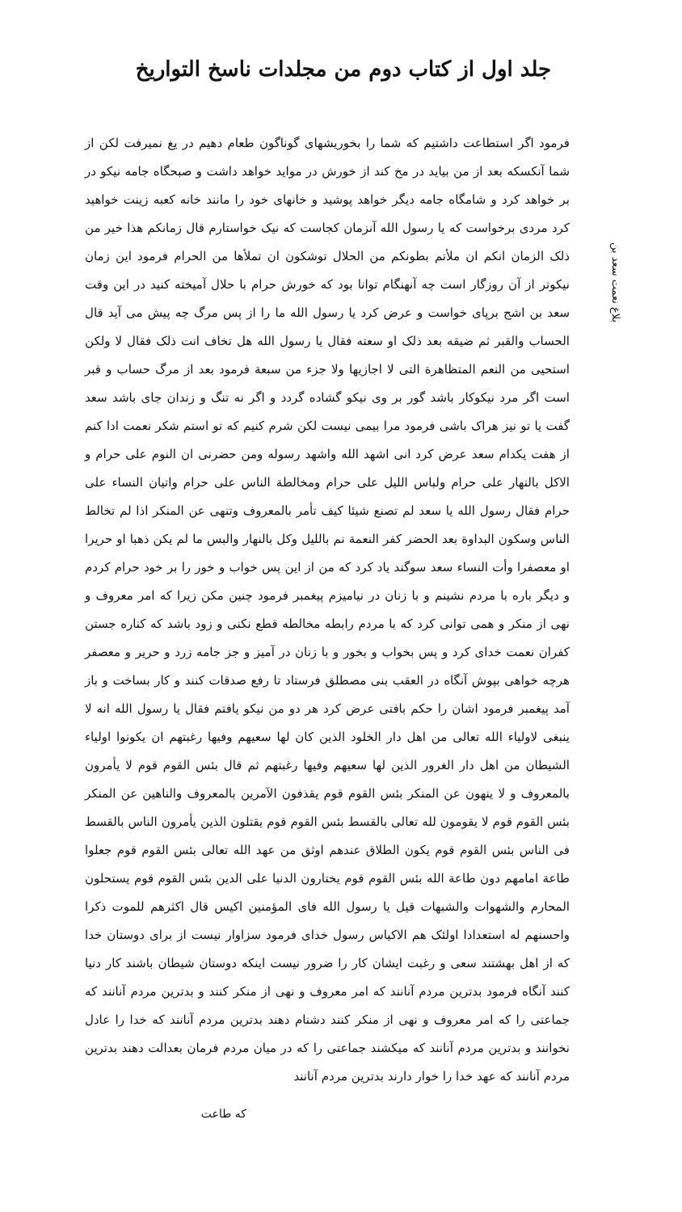جلد اول از کتاب دوم من مجلدات ناسخ التواریخ
بلاغ نعمت سعد بن
فرمود اگر استطاعت داشتیم که شما را بخوریشهای گوناگون طعام دهیم در یغ نمیرفت لکن از شما آنکسکه بعد از من بیاید در مخ کند از خورش در مواید خواهد داشت و صبحگاه جامه نیکو در بر خواهد کرد و شامگاه جامه دیگر خواهد پوشید و خانهای خود را مانند خانه کعبه زینت خواهید کرد مردی برخواست که یا رسول الله آنزمان کجاست که نیک خواستارم قال زمانکم هذا خیر من ذلک الزمان انکم ان ملأتم بطونکم من الحلال توشکون ان تملأها من الحرام فرمود این زمان نیکوتر از آن روزگار است چه آنهنگام توانا بود که خورش حرام با حلال آمیخته کنید در این وقت سعد بن اشج برپای خواست و عرض کرد یا رسول الله ما را از پس مرگ چه پیش می آید قال الحساب والقبر ثم ضیقه بعد ذلک او سعته فقال یا رسول الله هل تخاف انت ذلک فقال لا ولکن استحیی من النعم المتظاهرة التی لا اجازیها ولا جزء من سبعة فرمود بعد از مرگ حساب و قبر است اگر مرد نیکوکار باشد گور بر وی نیکو گشاده گردد و اگر نه تنگ و زندان جای باشد سعد گفت یا تو نیز هراک باشی فرمود مرا بیمی نیست لکن شرم کنیم که تو استم شکر نعمت ادا کنم از هفت یکدام سعد عرض کرد انی اشهد الله واشهد رسوله ومن حضرنی ان النوم علی حرام و الاکل بالنهار علی حرام ولباس اللیل علی حرام ومخالطة الناس علی حرام واتیان النساء علی حرام فقال رسول الله یا سعد لم تصنع شیئا کیف تأمر بالمعروف وتنهی عن المنکر اذا لم تخالط الناس وسکون البداوة بعد الحضر کفر النعمة نم باللیل وکل بالنهار والبس ما لم یکن ذهبا او حریرا او معصفرا وأت النساء سعد سوگند یاد کرد که من از این پس خواب و خور را بر خود حرام کردم و دیگر باره با مردم نشینم و با زنان در نیامیزم پیغمبر فرمود چنین مکن زیرا که امر معروف و نهی از منکر و همی توانی کرد که با مردم رابطه مخالطه قطع نکنی و زود باشد که کناره جستن کفران نعمت خدای کرد و پس بخواب و بخور و با زنان در آمیز و جز جامه زرد و حریر و معصفر هرچه خواهی بپوش آنگاه در العقب بنی مصطلق فرستاد تا رفع صدقات کنند و کار بساخت و باز آمد پیغمبر فرمود اشان را حکم بافتی عرض کرد هر دو من نیکو یافتم فقال یا رسول الله انه لا ینبغی لاولیاء الله تعالی من اهل دار الخلود الذین کان لها سعیهم وفیها رغبتهم ان یکونوا اولیاء الشیطان من اهل دار الغرور الذین لها سعیهم وفیها رغبتهم ثم قال بئس القوم قوم لا یأمرون بالمعروف و لا ینهون عن المنکر بئس القوم قوم یقذفون الآمرین بالمعروف والناهین عن المنکر بئس القوم قوم لا یقومون لله تعالی بالقسط بئس القوم قوم یقتلون الذین یأمرون الناس بالقسط فی الناس بئس القوم قوم یکون الطلاق عندهم اوثق من عهد الله تعالی بئس القوم قوم جعلوا طاعة امامهم دون طاعة الله بئس القوم قوم یختارون الدنیا علی الدین بئس القوم قوم یستحلون المحارم والشهوات والشبهات قیل یا رسول الله فای المؤمنین اکیس قال اکثرهم للموت ذکرا واحسنهم له استعدادا اولئک هم الاکیاس رسول خدای فرمود سزاوار نیست از برای دوستان خدا که از اهل بهشتند سعی و رغبت ایشان کار را ضرور نیست اینکه دوستان شیطان باشند کار دنیا کنند آنگاه فرمود بدترین مردم آنانند که امر معروف و نهی از منکر کنند و بدترین مردم آنانند که جماعتی را که امر معروف و نهی از منکر کنند دشنام دهند بدترین مردم آنانند که خدا را عادل نخوانند و بدترین مردم آنانند که میکشند جماعتی را که در میان مردم فرمان بعدالت دهند بدترین مردم آنانند که عهد خدا را خوار دارند بدترین مردم آنانند
که طاعت